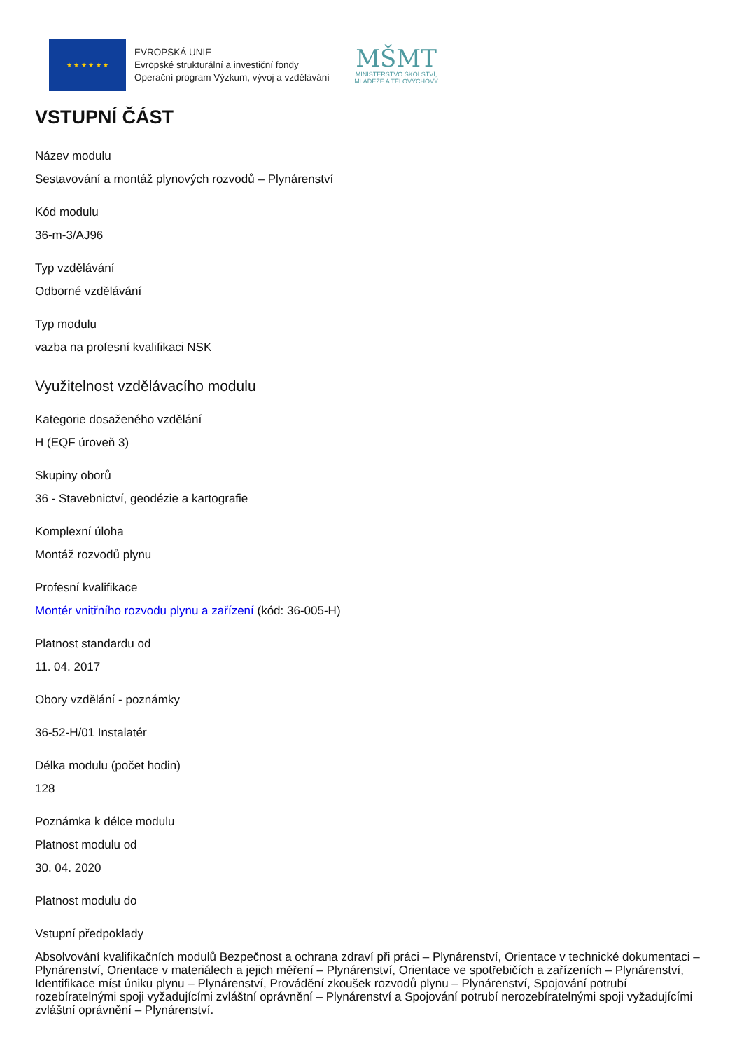★ ★ ★ ★ ★ ★
EVROPSKÁ UNIE
Evropské strukturální a investiční fondy
Operační program Výzkum, vývoj a vzdělávání
MŠMT
MINISTERSTVO ŠKOLSTVÍ,
MLÁDEŽE A TĚLOVÝCHOVY
VSTUPNÍ ČÁST
Název modulu
Sestavování a montáž plynových rozvodů – Plynárenství
Kód modulu
36-m-3/AJ96
Typ vzdělávání
Odborné vzdělávání
Typ modulu
vazba na profesní kvalifikaci NSK
Využitelnost vzdělávacího modulu
Kategorie dosaženého vzdělání
H (EQF úroveň 3)
Skupiny oborů
36 - Stavebnictví, geodézie a kartografie
Komplexní úloha
Montáž rozvodů plynu
Profesní kvalifikace
Montér vnitřního rozvodu plynu a zařízení (kód: 36-005-H)
Platnost standardu od
11. 04. 2017
Obory vzdělání - poznámky
36-52-H/01 Instalatér
Délka modulu (počet hodin)
128
Poznámka k délce modulu
Platnost modulu od
30. 04. 2020
Platnost modulu do
Vstupní předpoklady
Absolvování kvalifikačních modulů Bezpečnost a ochrana zdraví při práci – Plynárenství, Orientace v technické dokumentaci – Plynárenství, Orientace v materiálech a jejich měření – Plynárenství, Orientace ve spotřebičích a zařízeních – Plynárenství, Identifikace míst úniku plynu – Plynárenství, Provádění zkoušek rozvodů plynu – Plynárenství, Spojování potrubí rozebíratelnými spoji vyžadujícími zvláštní oprávnění – Plynárenství a Spojování potrubí nerozebíratelnými spoji vyžadujícími zvláštní oprávnění – Plynárenství.